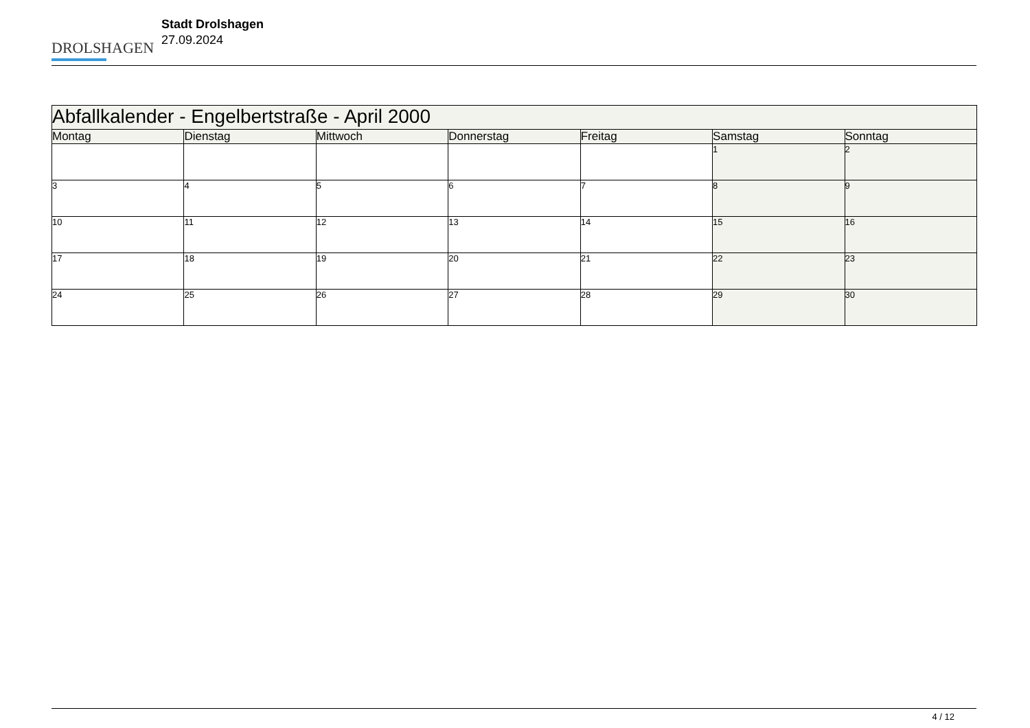DROLSHAGEN
Stadt Drolshagen
27.09.2024
| Abfallkalender - Engelbertstraße - April 2000 | | | | | | |
| --- | --- | --- | --- | --- | --- | --- |
| Montag | Dienstag | Mittwoch | Donnerstag | Freitag | Samstag | Sonntag |
| | | | | | 1 | 2 |
| 3 | 4 | 5 | 6 | 7 | 8 | 9 |
| 10 | 11 | 12 | 13 | 14 | 15 | 16 |
| 17 | 18 | 19 | 20 | 21 | 22 | 23 |
| 24 | 25 | 26 | 27 | 28 | 29 | 30 |
4 / 12